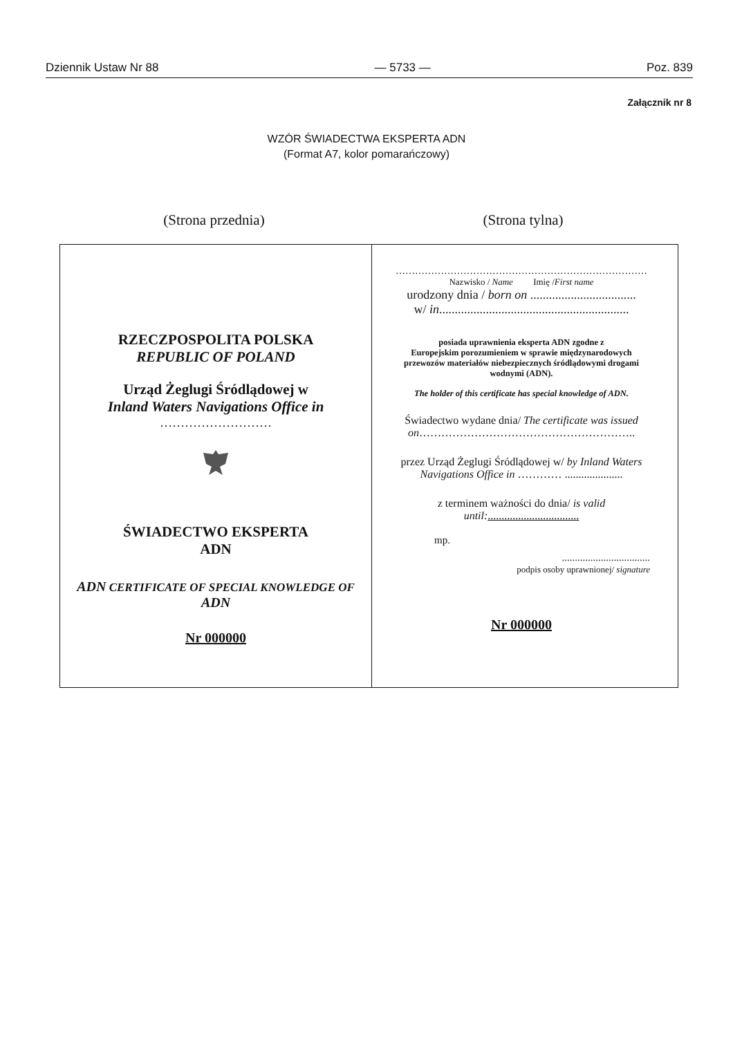Dziennik Ustaw Nr 88 — 5733 — Poz. 839
Załącznik nr 8
WZÓR ŚWIADECTWA EKSPERTA ADN
(Format A7, kolor pomarańczowy)
(Strona przednia) (Strona tylna)
RZECZPOSPOLITA POLSKA
REPUBLIC OF POLAND
Urząd Żeglugi Śródlądowej w
Inland Waters Navigations Office in
………………………
ŚWIADECTWO EKSPERTA
ADN
ADN CERTIFICATE OF SPECIAL KNOWLEDGE OF
ADN
Nr 000000
……………………………………………………………………
Nazwisko / Name Imię /First name
urodzony dnia / born on ..................................
w/ in.............................................................
posiada uprawnienia eksperta ADN zgodne z
Europejskim porozumieniem w sprawie międzynarodowych przewozów materiałów niebezpiecznych śródlądowymi drogami wodnymi (ADN).
The holder of this certificate has special knowledge of ADN.
Świadectwo wydane dnia/ The certificate was issued on…………………………………………………..
przez Urząd Żeglugi Śródlądowej w/ by Inland Waters Navigations Office in ………… .....................
z terminem ważności do dnia/ is valid until:.................................
mp.
..................................
podpis osoby uprawnionej/ signature
Nr 000000